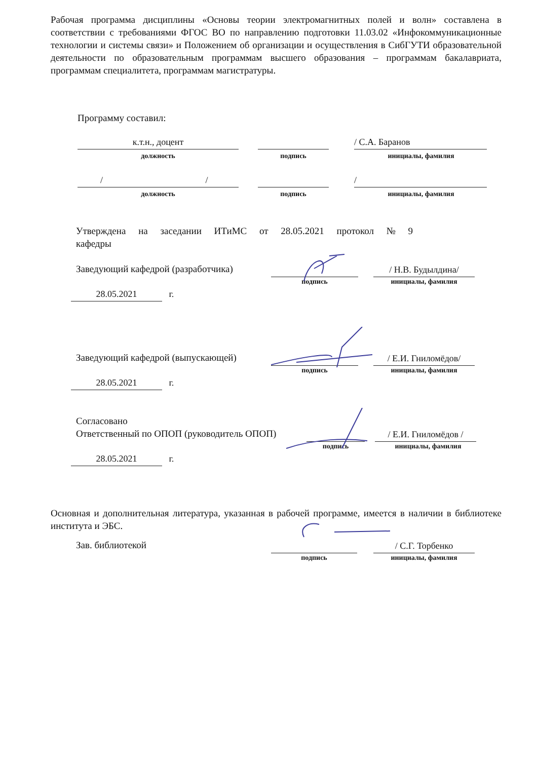Рабочая программа дисциплины «Основы теории электромагнитных полей и волн» составлена в соответствии с требованиями ФГОС ВО по направлению подготовки 11.03.02 «Инфокоммуникационные технологии и системы связи» и Положением об организации и осуществления в СибГУТИ образовательной деятельности по образовательным программам высшего образования – программам бакалавриата, программам специалитета, программам магистратуры.
Программу составил:
к.т.н., доцент / С.А. Баранов
должность подпись инициалы, фамилия
/ /
/
должность подпись инициалы, фамилия
Утверждена на заседании ИТиМС от 28.05.2021 протокол № 9
кафедры
Заведующий кафедрой (разработчика)
/ Н.В. Будылдина/
подпись инициалы, фамилия
28.05.2021
г.
Заведующий кафедрой (выпускающей)
/ Е.И. Гниломёдов/
подпись инициалы, фамилия
28.05.2021
г.
Согласовано
Ответственный по ОПОП (руководитель ОПОП)
/ Е.И. Гниломёдов /
подпись инициалы, фамилия
28.05.2021
г.
Основная и дополнительная литература, указанная в рабочей программе, имеется в наличии в библиотеке института и ЭБС.
Зав. библиотекой / С.Г. Торбенко
подпись инициалы, фамилия